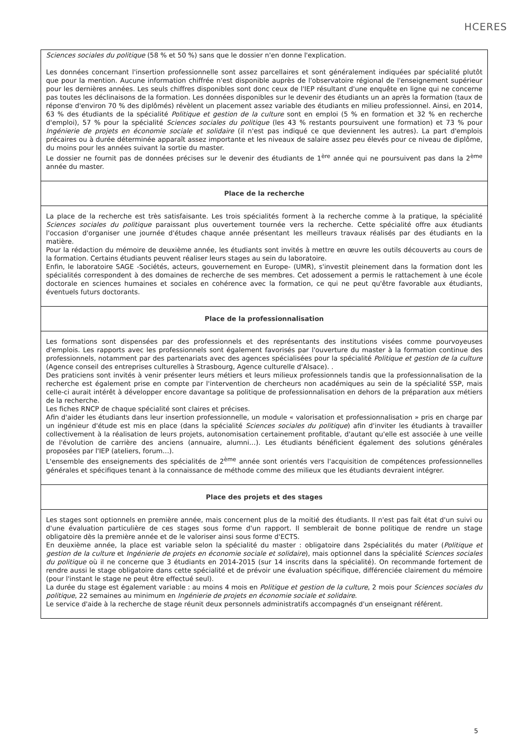HCERES
| Sciences sociales du politique (58 % et 50 %) sans que le dossier n'en donne l'explication. Les données concernant l'insertion professionnelle sont assez parcellaires et sont généralement indiquées par spécialité plutôt que pour la mention. Aucune information chiffrée n'est disponible auprès de l'observatoire régional de l'enseignement supérieur pour les dernières années. Les seuls chiffres disponibles sont donc ceux de l'IEP résultant d'une enquête en ligne qui ne concerne pas toutes les déclinaisons de la formation. Les données disponibles sur le devenir des étudiants un an après la formation (taux de réponse d'environ 70 % des diplômés) révèlent un placement assez variable des étudiants en milieu professionnel. Ainsi, en 2014, 63 % des étudiants de la spécialité Politique et gestion de la culture sont en emploi (5 % en formation et 32 % en recherche d'emploi), 57 % pour la spécialité Sciences sociales du politique (les 43 % restants poursuivent une formation) et 73 % pour Ingénierie de projets en économie sociale et solidaire (il n'est pas indiqué ce que deviennent les autres). La part d'emplois précaires ou à durée déterminée apparaît assez importante et les niveaux de salaire assez peu élevés pour ce niveau de diplôme, du moins pour les années suivant la sortie du master. Le dossier ne fournit pas de données précises sur le devenir des étudiants de 1<sup>ère</sup> année qui ne poursuivent pas dans la 2<sup>ème</sup> année du master. |
| Place de la recherche |
| La place de la recherche est très satisfaisante. Les trois spécialités forment à la recherche comme à la pratique, la spécialité Sciences sociales du politique paraissant plus ouvertement tournée vers la recherche. Cette spécialité offre aux étudiants l'occasion d'organiser une journée d'études chaque année présentant les meilleurs travaux réalisés par des étudiants en la matière. Pour la rédaction du mémoire de deuxième année, les étudiants sont invités à mettre en œuvre les outils découverts au cours de la formation. Certains étudiants peuvent réaliser leurs stages au sein du laboratoire. Enfin, le laboratoire SAGE -Sociétés, acteurs, gouvernement en Europe- (UMR), s'investit pleinement dans la formation dont les spécialités correspondent à des domaines de recherche de ses membres. Cet adossement a permis le rattachement à une école doctorale en sciences humaines et sociales en cohérence avec la formation, ce qui ne peut qu'être favorable aux étudiants, éventuels futurs doctorants. |
| Place de la professionnalisation |
| Les formations sont dispensées par des professionnels et des représentants des institutions visées comme pourvoyeuses d'emplois. Les rapports avec les professionnels sont également favorisés par l'ouverture du master à la formation continue des professionnels, notamment par des partenariats avec des agences spécialisées pour la spécialité Politique et gestion de la culture (Agence conseil des entreprises culturelles à Strasbourg, Agence culturelle d'Alsace). . Des praticiens sont invités à venir présenter leurs métiers et leurs milieux professionnels tandis que la professionnalisation de la recherche est également prise en compte par l'intervention de chercheurs non académiques au sein de la spécialité SSP, mais celle-ci aurait intérêt à développer encore davantage sa politique de professionnalisation en dehors de la préparation aux métiers de la recherche. Les fiches RNCP de chaque spécialité sont claires et précises. Afin d'aider les étudiants dans leur insertion professionnelle, un module « valorisation et professionnalisation » pris en charge par un ingénieur d'étude est mis en place (dans la spécialité Sciences sociales du politique ) afin d'inviter les étudiants à travailler collectivement à la réalisation de leurs projets, autonomisation certainement profitable, d'autant qu'elle est associée à une veille de l'évolution de carrière des anciens (annuaire, alumni…). Les étudiants bénéficient également des solutions générales proposées par l'IEP (ateliers, forum…). L'ensemble des enseignements des spécialités de 2<sup>ème</sup> année sont orientés vers l'acquisition de compétences professionnelles générales et spécifiques tenant à la connaissance de méthode comme des milieux que les étudiants devraient intégrer. |
| Place des projets et des stages |
| Les stages sont optionnels en première année, mais concernent plus de la moitié des étudiants. Il n'est pas fait état d'un suivi ou d'une évaluation particulière de ces stages sous forme d'un rapport. Il semblerait de bonne politique de rendre un stage obligatoire dès la première année et de le valoriser ainsi sous forme d'ECTS. En deuxième année, la place est variable selon la spécialité du master : obligatoire dans 2spécialités du mater ( Politique et gestion de la culture et Ingénierie de projets en économie sociale et solidaire ), mais optionnel dans la spécialité Sciences sociales du politique où il ne concerne que 3 étudiants en 2014-2015 (sur 14 inscrits dans la spécialité). On recommande fortement de rendre aussi le stage obligatoire dans cette spécialité et de prévoir une évaluation spécifique, différenciée clairement du mémoire (pour l'instant le stage ne peut être effectué seul). La durée du stage est également variable : au moins 4 mois en Politique et gestion de la culture , 2 mois pour Sciences sociales du politique , 22 semaines au minimum en Ingénierie de projets en économie sociale et solidaire . Le service d'aide à la recherche de stage réunit deux personnels administratifs accompagnés d'un enseignant référent. |
5